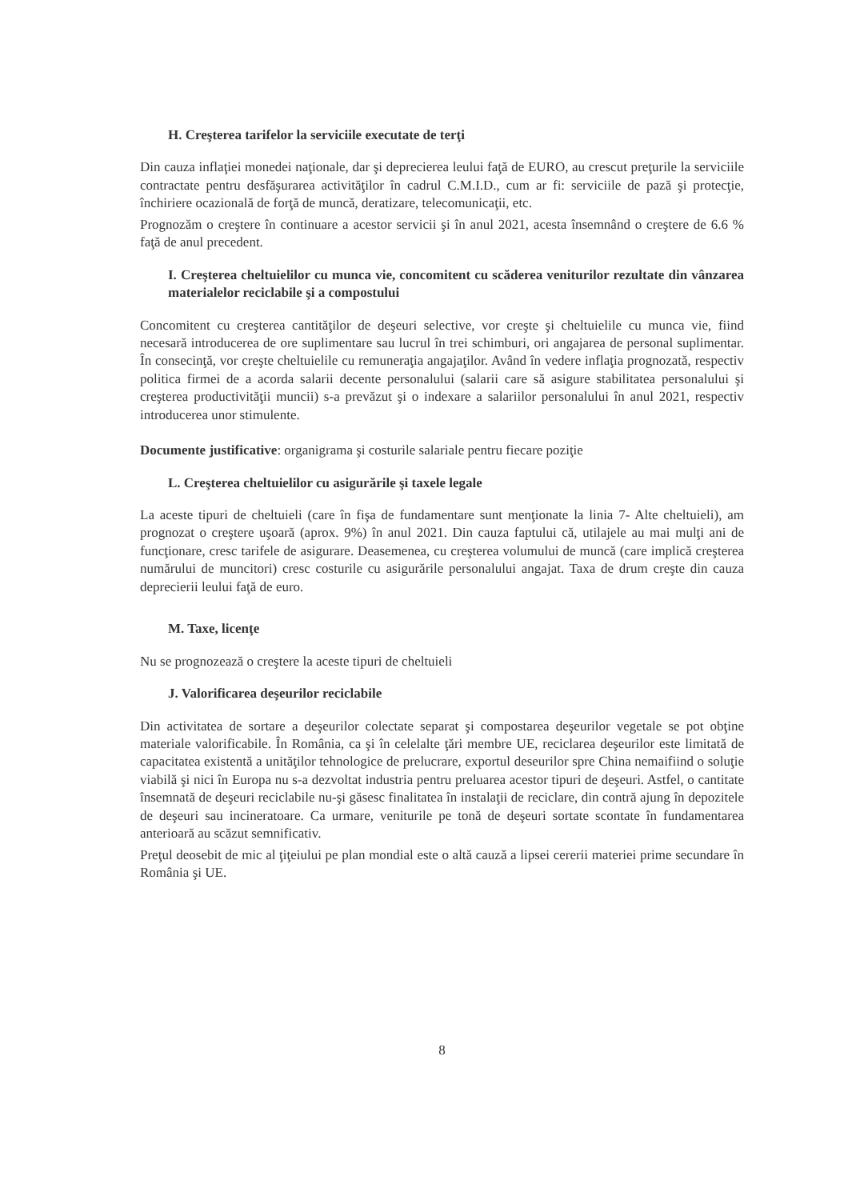H. Creşterea tarifelor la serviciile executate de terţi
Din cauza inflaţiei monedei naţionale, dar şi deprecierea leului faţă de EURO, au crescut preţurile la serviciile contractate pentru desfăşurarea activităţilor în cadrul C.M.I.D., cum ar fi: serviciile de pază şi protecţie, închiriere ocazională de forţă de muncă, deratizare, telecomunicaţii, etc.
Prognozăm o creştere în continuare a acestor servicii şi în anul 2021, acesta însemnând o creştere de 6.6 % faţă de anul precedent.
I. Creşterea cheltuielilor cu munca vie, concomitent cu scăderea veniturilor rezultate din vânzarea materialelor reciclabile şi a compostului
Concomitent cu creşterea cantităţilor de deşeuri selective, vor creşte şi cheltuielile cu munca vie, fiind necesară introducerea de ore suplimentare sau lucrul în trei schimburi, ori angajarea de personal suplimentar. În consecinţă, vor creşte cheltuielile cu remuneraţia angajaţilor. Având în vedere inflaţia prognozată, respectiv politica firmei de a acorda salarii decente personalului (salarii care să asigure stabilitatea personalului şi creşterea productivităţii muncii) s-a prevăzut şi o indexare a salariilor personalului în anul 2021, respectiv introducerea unor stimulente.
Documente justificative: organigrama şi costurile salariale pentru fiecare poziţie
L. Creşterea cheltuielilor cu asigurările şi taxele legale
La aceste tipuri de cheltuieli (care în fişa de fundamentare sunt menţionate la linia 7- Alte cheltuieli), am prognozat o creştere uşoară (aprox. 9%) în anul 2021. Din cauza faptului că, utilajele au mai mulţi ani de funcţionare, cresc tarifele de asigurare. Deasemenea, cu creşterea volumului de muncă (care implică creşterea numărului de muncitori) cresc costurile cu asigurările personalului angajat. Taxa de drum creşte din cauza deprecierii leului faţă de euro.
M. Taxe, licenţe
Nu se prognozează o creştere la aceste tipuri de cheltuieli
J. Valorificarea deşeurilor reciclabile
Din activitatea de sortare a deşeurilor colectate separat şi compostarea deşeurilor vegetale se pot obţine materiale valorificabile. În România, ca şi în celelalte ţări membre UE, reciclarea deşeurilor este limitată de capacitatea existentă a unităţilor tehnologice de prelucrare, exportul deseurilor spre China nemaifiind o soluţie viabilă şi nici în Europa nu s-a dezvoltat industria pentru preluarea acestor tipuri de deşeuri. Astfel, o cantitate însemnată de deşeuri reciclabile nu-şi găsesc finalitatea în instalaţii de reciclare, din contră ajung în depozitele de deşeuri sau incineratoare. Ca urmare, veniturile pe tonă de deşeuri sortate scontate în fundamentarea anterioară au scăzut semnificativ.
Preţul deosebit de mic al ţiţeiului pe plan mondial este o altă cauză a lipsei cererii materiei prime secundare în România şi UE.
8